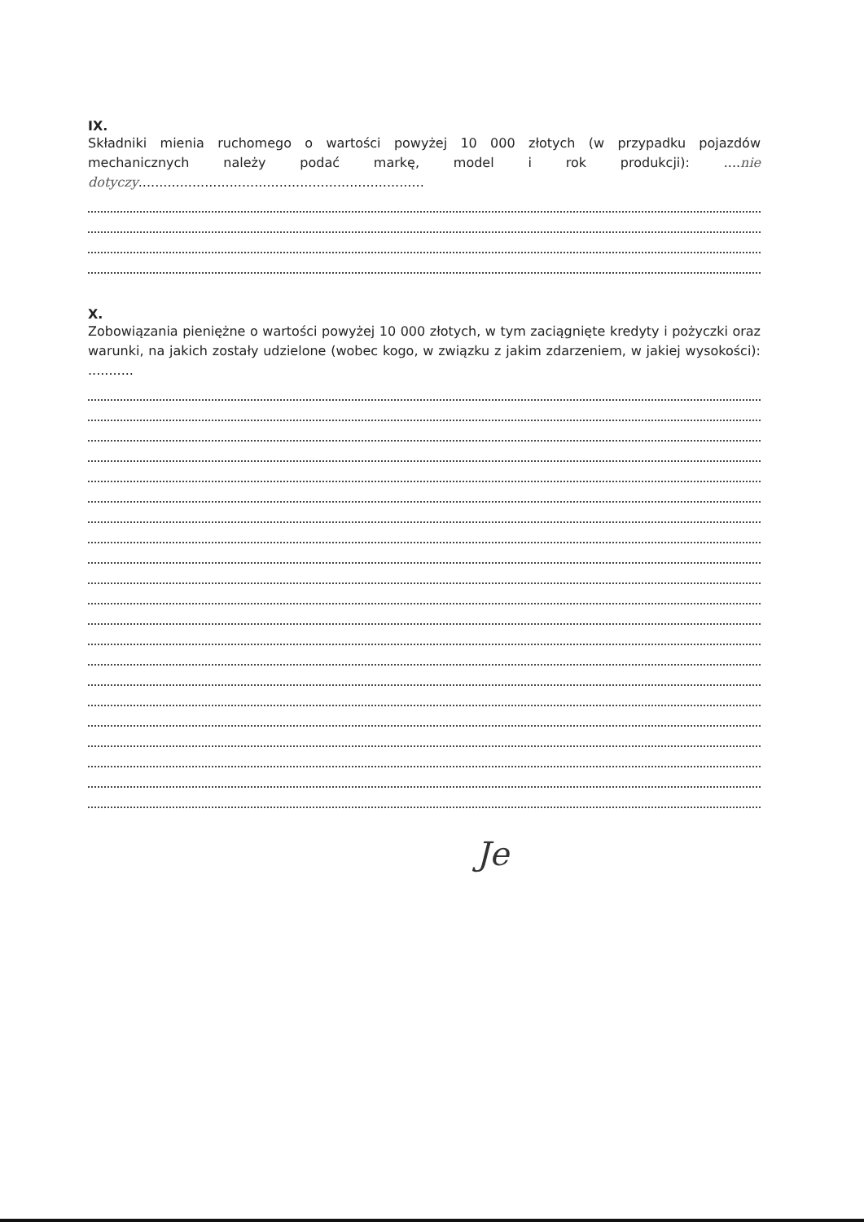IX.
Składniki mienia ruchomego o wartości powyżej 10 000 złotych (w przypadku pojazdów mechanicznych należy podać markę, model i rok produkcji): ....nie dotyczy.....................................................................
X.
Zobowiązania pieniężne o wartości powyżej 10 000 złotych, w tym zaciągnięte kredyty i pożyczki oraz warunki, na jakich zostały udzielone (wobec kogo, w związku z jakim zdarzeniem, w jakiej wysokości): ...........
Je